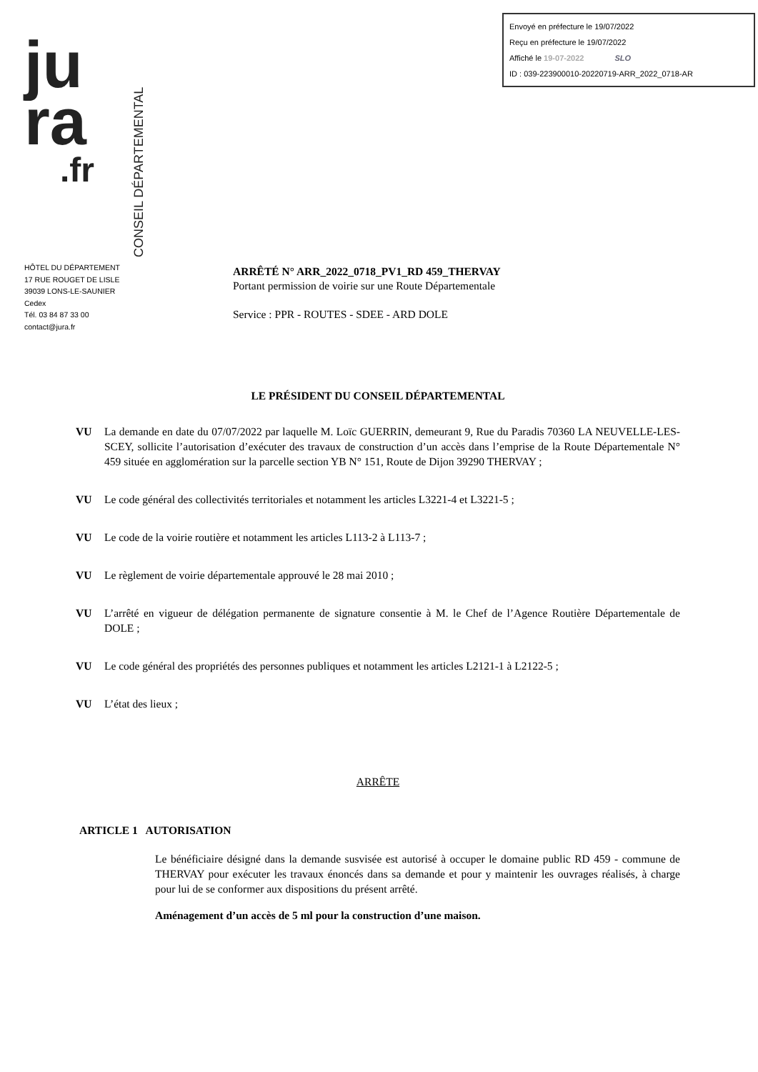Envoyé en préfecture le 19/07/2022
Reçu en préfecture le 19/07/2022
Affiché le 19-07-2022 SLO
ID : 039-223900010-20220719-ARR_2022_0718-AR
ju
ra
.fr
CONSEIL DÉPARTEMENTAL
HÔTEL DU DÉPARTEMENT
17 RUE ROUGET DE LISLE
39039 LONS-LE-SAUNIER
Cedex
Tél. 03 84 87 33 00
contact@jura.fr
ARRÊTÉ N° ARR_2022_0718_PV1_RD 459_THERVAY
Portant permission de voirie sur une Route Départementale
Service : PPR - ROUTES - SDEE - ARD DOLE
LE PRÉSIDENT DU CONSEIL DÉPARTEMENTAL
VU La demande en date du 07/07/2022 par laquelle M. Loïc GUERRIN, demeurant 9, Rue du Paradis 70360 LA NEUVELLE-LES-SCEY, sollicite l’autorisation d’exécuter des travaux de construction d’un accès dans l’emprise de la Route Départementale N° 459 située en agglomération sur la parcelle section YB N° 151, Route de Dijon 39290 THERVAY ;
VU Le code général des collectivités territoriales et notamment les articles L3221-4 et L3221-5 ;
VU Le code de la voirie routière et notamment les articles L113-2 à L113-7 ;
VU Le règlement de voirie départementale approuvé le 28 mai 2010 ;
VU L’arrêté en vigueur de délégation permanente de signature consentie à M. le Chef de l’Agence Routière Départementale de DOLE ;
VU Le code général des propriétés des personnes publiques et notamment les articles L2121-1 à L2122-5 ;
VU L’état des lieux ;
ARRÊTE
ARTICLE 1 AUTORISATION
Le bénéficiaire désigné dans la demande susvisée est autorisé à occuper le domaine public RD 459 - commune de THERVAY pour exécuter les travaux énoncés dans sa demande et pour y maintenir les ouvrages réalisés, à charge pour lui de se conformer aux dispositions du présent arrêté.
Aménagement d’un accès de 5 ml pour la construction d’une maison.